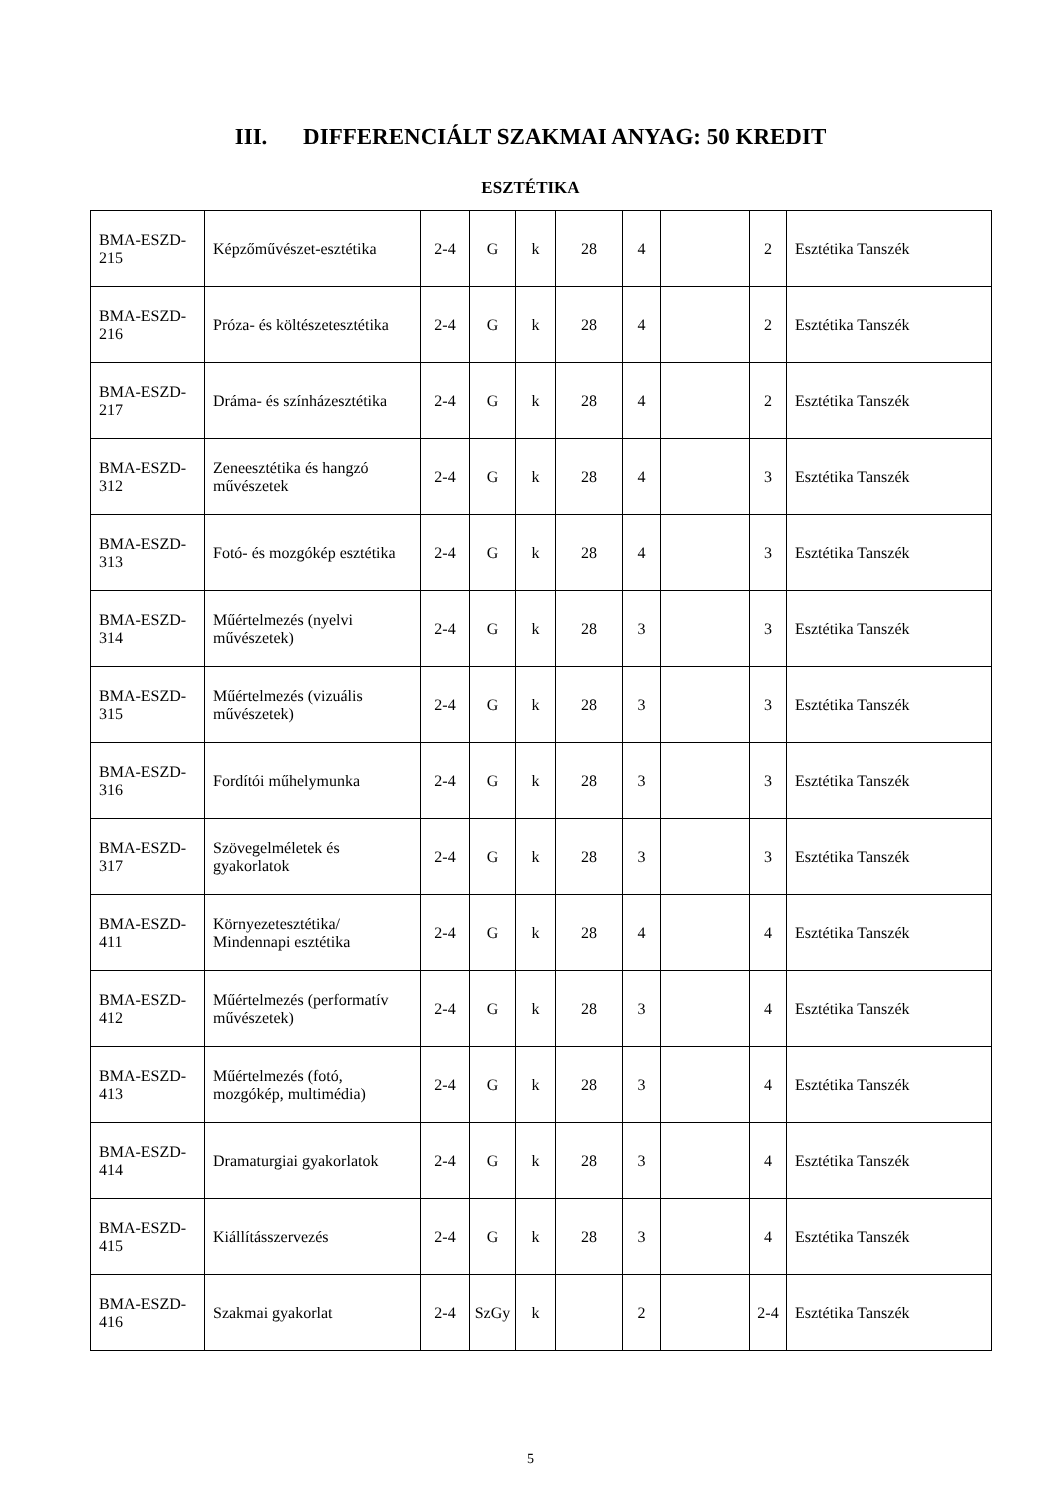III. DIFFERENCIÁLT SZAKMAI ANYAG: 50 KREDIT
ESZTÉTIKA
| BMA-ESZD-215 | Képzőművészet-esztétika | 2-4 | G | k | 28 | 4 | | 2 | Esztétika Tanszék |
| BMA-ESZD-216 | Próza- és költészetesztétika | 2-4 | G | k | 28 | 4 | | 2 | Esztétika Tanszék |
| BMA-ESZD-217 | Dráma- és színházesztétika | 2-4 | G | k | 28 | 4 | | 2 | Esztétika Tanszék |
| BMA-ESZD-312 | Zeneesztétika és hangzó művészetek | 2-4 | G | k | 28 | 4 | | 3 | Esztétika Tanszék |
| BMA-ESZD-313 | Fotó- és mozgókép esztétika | 2-4 | G | k | 28 | 4 | | 3 | Esztétika Tanszék |
| BMA-ESZD-314 | Műértelmezés (nyelvi művészetek) | 2-4 | G | k | 28 | 3 | | 3 | Esztétika Tanszék |
| BMA-ESZD-315 | Műértelmezés (vizuális művészetek) | 2-4 | G | k | 28 | 3 | | 3 | Esztétika Tanszék |
| BMA-ESZD-316 | Fordítói műhelymunka | 2-4 | G | k | 28 | 3 | | 3 | Esztétika Tanszék |
| BMA-ESZD-317 | Szövegelméletek és gyakorlatok | 2-4 | G | k | 28 | 3 | | 3 | Esztétika Tanszék |
| BMA-ESZD-411 | Környezetesztétika/ Mindennapi esztétika | 2-4 | G | k | 28 | 4 | | 4 | Esztétika Tanszék |
| BMA-ESZD-412 | Műértelmezés (performatív művészetek) | 2-4 | G | k | 28 | 3 | | 4 | Esztétika Tanszék |
| BMA-ESZD-413 | Műértelmezés (fotó, mozgókép, multimédia) | 2-4 | G | k | 28 | 3 | | 4 | Esztétika Tanszék |
| BMA-ESZD-414 | Dramaturgiai gyakorlatok | 2-4 | G | k | 28 | 3 | | 4 | Esztétika Tanszék |
| BMA-ESZD-415 | Kiállításszervezés | 2-4 | G | k | 28 | 3 | | 4 | Esztétika Tanszék |
| BMA-ESZD-416 | Szakmai gyakorlat | 2-4 | SzGy | k | | 2 | | 2-4 | Esztétika Tanszék |
5